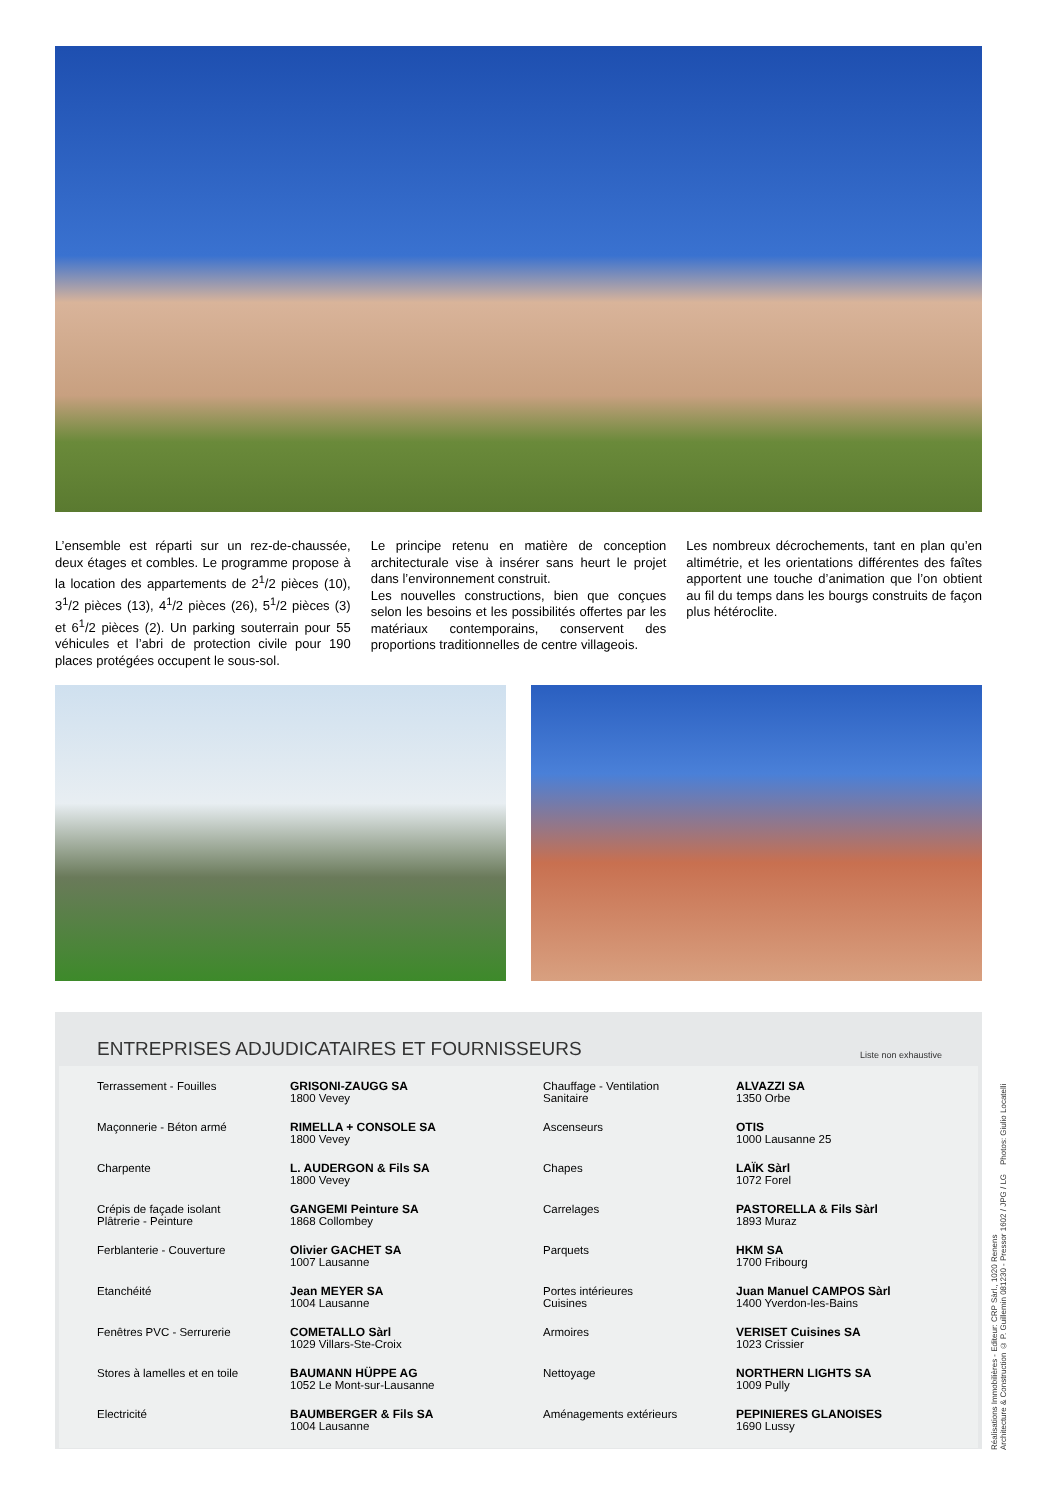L’ensemble est réparti sur un rez-de-chaussée, deux étages et combles. Le programme propose à la location des appartements de 2<sup>1</sup>/2 pièces (10), 3<sup>1</sup>/2 pièces (13), 4<sup>1</sup>/2 pièces (26), 5<sup>1</sup>/2 pièces (3) et 6<sup>1</sup>/2 pièces (2). Un parking souterrain pour 55 véhicules et l’abri de protection civile pour 190 places protégées occupent le sous-sol.
Le principe retenu en matière de conception architecturale vise à insérer sans heurt le projet dans l’environnement construit.
Les nouvelles constructions, bien que conçues selon les besoins et les possibilités offertes par les matériaux contemporains, conservent des proportions traditionnelles de centre villageois.
Les nombreux décrochements, tant en plan qu’en altimétrie, et les orientations différentes des faîtes apportent une touche d’animation que l’on obtient au fil du temps dans les bourgs construits de façon plus hétéroclite.
ENTREPRISES ADJUDICATAIRES ET FOURNISSEURS Liste non exhaustive
| Terrassement - Fouilles | GRISONI-ZAUGG SA 1800 Vevey | Chauffage - Ventilation Sanitaire | ALVAZZI SA 1350 Orbe |
| Maçonnerie - Béton armé | RIMELLA + CONSOLE SA 1800 Vevey | Ascenseurs | OTIS 1000 Lausanne 25 |
| Charpente | L. AUDERGON & Fils SA 1800 Vevey | Chapes | LAÏK Sàrl 1072 Forel |
| Crépis de façade isolant Plâtrerie - Peinture | GANGEMI Peinture SA 1868 Collombey | Carrelages | PASTORELLA & Fils Sàrl 1893 Muraz |
| Ferblanterie - Couverture | Olivier GACHET SA 1007 Lausanne | Parquets | HKM SA 1700 Fribourg |
| Etanchéité | Jean MEYER SA 1004 Lausanne | Portes intérieures Cuisines | Juan Manuel CAMPOS Sàrl 1400 Yverdon-les-Bains |
| Fenêtres PVC - Serrurerie | COMETALLO Sàrl 1029 Villars-Ste-Croix | Armoires | VERISET Cuisines SA 1023 Crissier |
| Stores à lamelles et en toile | BAUMANN HÜPPE AG 1052 Le Mont-sur-Lausanne | Nettoyage | NORTHERN LIGHTS SA 1009 Pully |
| Electricité | BAUMBERGER & Fils SA 1004 Lausanne | Aménagements extérieurs | PEPINIERES GLANOISES 1690 Lussy |
Réalisations Immobilières - Editeur: CRP Sàrl., 1020 Renens
Architecture & Construction © P. Guillemin 081230 - Pressor 1602 / JPG / LG Photos: Giulio Locatelli